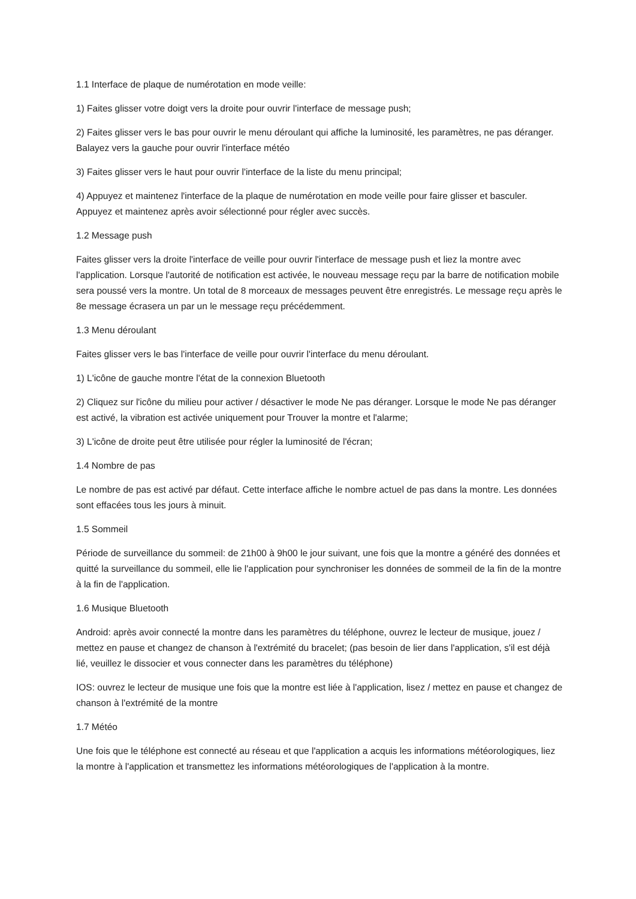1.1 Interface de plaque de numérotation en mode veille:
1) Faites glisser votre doigt vers la droite pour ouvrir l'interface de message push;
2) Faites glisser vers le bas pour ouvrir le menu déroulant qui affiche la luminosité, les paramètres, ne pas déranger. Balayez vers la gauche pour ouvrir l'interface météo
3) Faites glisser vers le haut pour ouvrir l'interface de la liste du menu principal;
4) Appuyez et maintenez l'interface de la plaque de numérotation en mode veille pour faire glisser et basculer. Appuyez et maintenez après avoir sélectionné pour régler avec succès.
1.2 Message push
Faites glisser vers la droite l'interface de veille pour ouvrir l'interface de message push et liez la montre avec l'application. Lorsque l'autorité de notification est activée, le nouveau message reçu par la barre de notification mobile sera poussé vers la montre. Un total de 8 morceaux de messages peuvent être enregistrés. Le message reçu après le 8e message écrasera un par un le message reçu précédemment.
1.3 Menu déroulant
Faites glisser vers le bas l'interface de veille pour ouvrir l'interface du menu déroulant.
1) L'icône de gauche montre l'état de la connexion Bluetooth
2) Cliquez sur l'icône du milieu pour activer / désactiver le mode Ne pas déranger. Lorsque le mode Ne pas déranger est activé, la vibration est activée uniquement pour Trouver la montre et l'alarme;
3) L'icône de droite peut être utilisée pour régler la luminosité de l'écran;
1.4 Nombre de pas
Le nombre de pas est activé par défaut. Cette interface affiche le nombre actuel de pas dans la montre. Les données sont effacées tous les jours à minuit.
1.5 Sommeil
Période de surveillance du sommeil: de 21h00 à 9h00 le jour suivant, une fois que la montre a généré des données et quitté la surveillance du sommeil, elle lie l'application pour synchroniser les données de sommeil de la fin de la montre à la fin de l'application.
1.6 Musique Bluetooth
Android: après avoir connecté la montre dans les paramètres du téléphone, ouvrez le lecteur de musique, jouez / mettez en pause et changez de chanson à l'extrémité du bracelet; (pas besoin de lier dans l'application, s'il est déjà lié, veuillez le dissocier et vous connecter dans les paramètres du téléphone)
IOS: ouvrez le lecteur de musique une fois que la montre est liée à l'application, lisez / mettez en pause et changez de chanson à l'extrémité de la montre
1.7 Météo
Une fois que le téléphone est connecté au réseau et que l'application a acquis les informations météorologiques, liez la montre à l'application et transmettez les informations météorologiques de l'application à la montre.